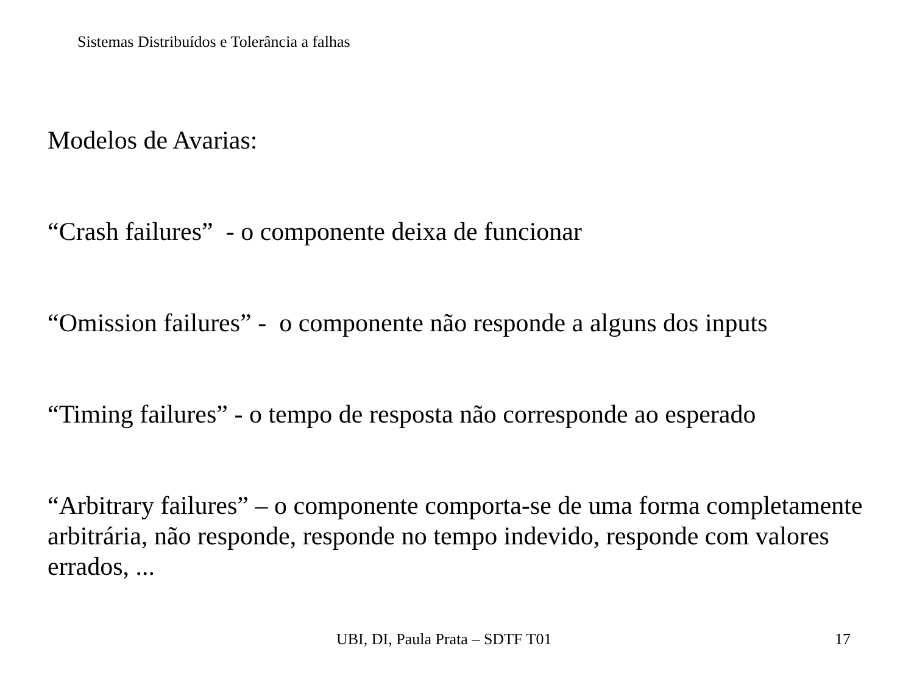Sistemas Distribuídos e Tolerância a falhas
Modelos de Avarias:
“Crash failures” - o componente deixa de funcionar
“Omission failures” - o componente não responde a alguns dos inputs
“Timing failures” - o tempo de resposta não corresponde ao esperado
“Arbitrary failures” – o componente comporta-se de uma forma completamente arbitrária, não responde, responde no tempo indevido, responde com valores errados, ...
UBI, DI, Paula Prata – SDTF T01 17